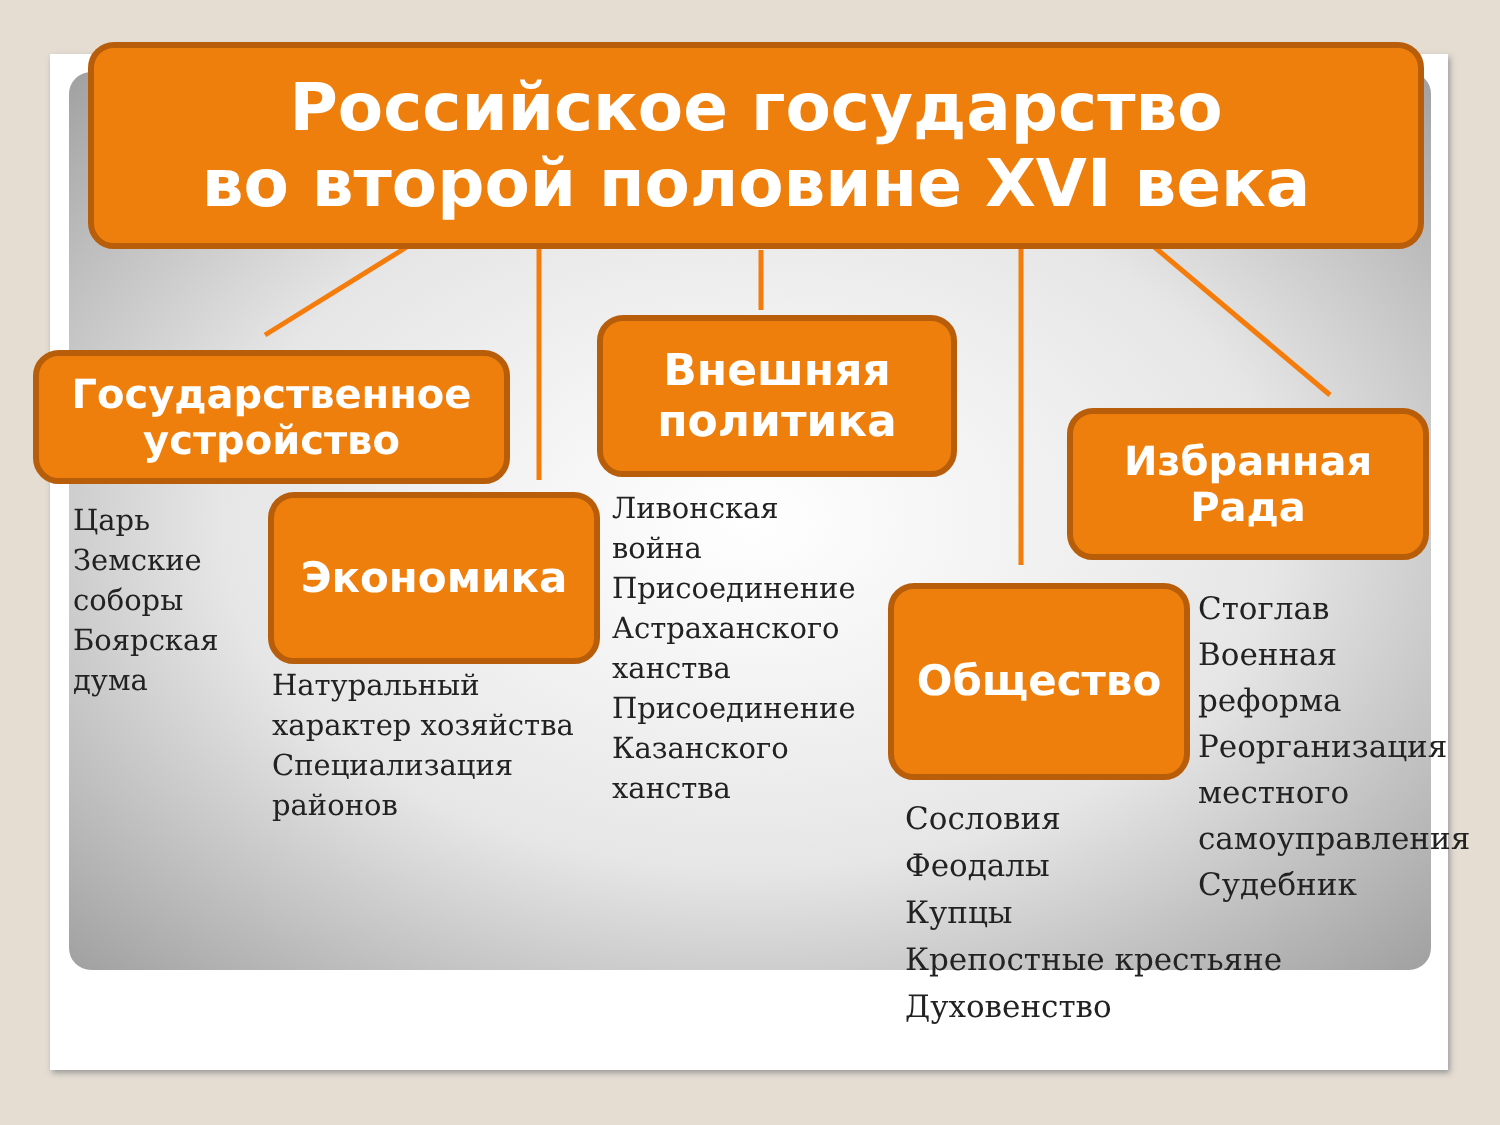Российское государство
во второй половине XVI века
Государственное устройство
Внешняя политика
Избранная Рада
Экономика
Общество
Царь
Земские
соборы
Боярская
дума
Натуральный
характер хозяйства
Специализация
районов
Ливонская
война
Присоединение
Астраханского
ханства
Присоединение
Казанского
ханства
Стоглав
Военная
реформа
Реорганизация
местного
самоуправления
Судебник
Сословия
Феодалы
Купцы
Крепостные крестьяне
Духовенство